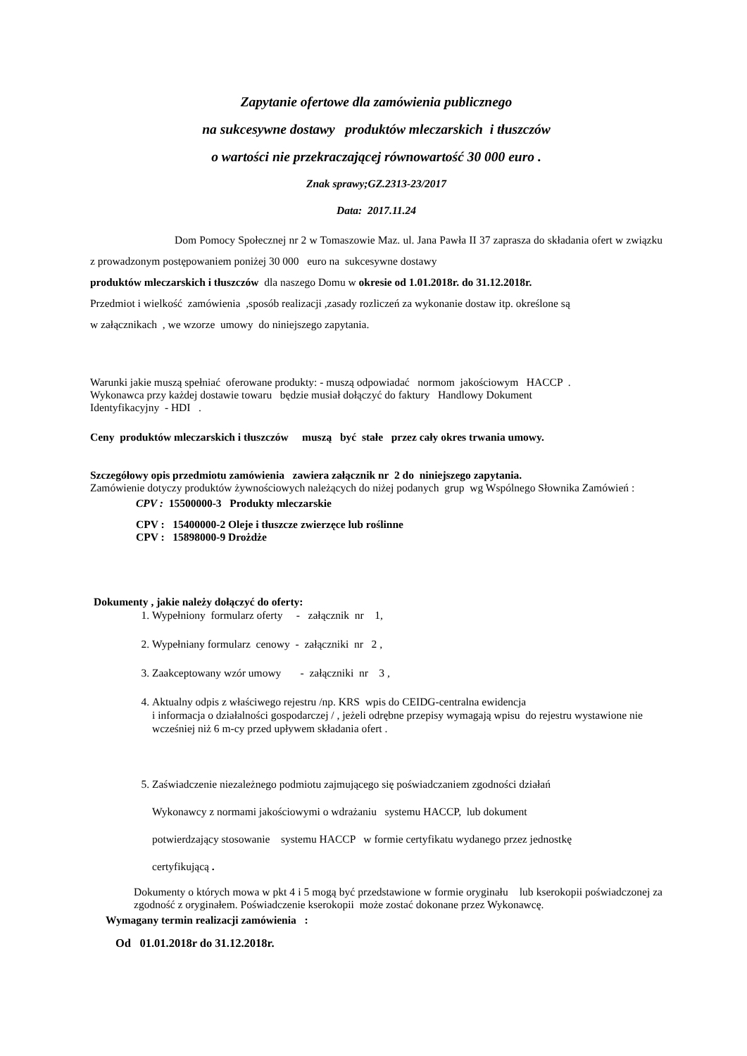Zapytanie ofertowe dla zamówienia publicznego
na sukcesywne dostawy produktów mleczarskich i tłuszczów
o wartości nie przekraczającej równowartość 30 000 euro .
Znak sprawy;GZ.2313-23/2017
Data: 2017.11.24
Dom Pomocy Społecznej nr 2 w Tomaszowie Maz. ul. Jana Pawła II 37 zaprasza do składania ofert w związku z prowadzonym postępowaniem poniżej 30 000 euro na sukcesywne dostawy
produktów mleczarskich i tłuszczów dla naszego Domu w okresie od 1.01.2018r. do 31.12.2018r.
Przedmiot i wielkość zamówienia ,sposób realizacji ,zasady rozliczeń za wykonanie dostaw itp. określone są
w załącznikach , we wzorze umowy do niniejszego zapytania.
Warunki jakie muszą spełniać oferowane produkty: - muszą odpowiadać normom jakościowym HACCP .
Wykonawca przy każdej dostawie towaru będzie musiał dołączyć do faktury Handlowy Dokument
Identyfikacyjny - HDI .
Ceny produktów mleczarskich i tłuszczów muszą być stałe przez cały okres trwania umowy.
Szczegółowy opis przedmiotu zamówienia zawiera załącznik nr 2 do niniejszego zapytania.
Zamówienie dotyczy produktów żywnościowych należących do niżej podanych grup wg Wspólnego Słownika Zamówień :
CPV : 15500000-3 Produkty mleczarskie
CPV : 15400000-2 Oleje i tłuszcze zwierzęce lub roślinne
CPV : 15898000-9 Drożdże
Dokumenty , jakie należy dołączyć do oferty:
1. Wypełniony formularz oferty - załącznik nr 1,
2. Wypełniany formularz cenowy - załączniki nr 2 ,
3. Zaakceptowany wzór umowy - załączniki nr 3 ,
4. Aktualny odpis z właściwego rejestru /np. KRS wpis do CEIDG-centralna ewidencja
i informacja o działalności gospodarczej / , jeżeli odrębne przepisy wymagają wpisu do rejestru wystawione nie wcześniej niż 6 m-cy przed upływem składania ofert .
5. Zaświadczenie niezależnego podmiotu zajmującego się poświadczaniem zgodności działań
Wykonawcy z normami jakościowymi o wdrażaniu systemu HACCP, lub dokument
potwierdzający stosowanie systemu HACCP w formie certyfikatu wydanego przez jednostkę
certyfikującą .
Dokumenty o których mowa w pkt 4 i 5 mogą być przedstawione w formie oryginału lub kserokopii poświadczonej za zgodność z oryginałem. Poświadczenie kserokopii może zostać dokonane przez Wykonawcę.
Wymagany termin realizacji zamówienia :
Od 01.01.2018r do 31.12.2018r.